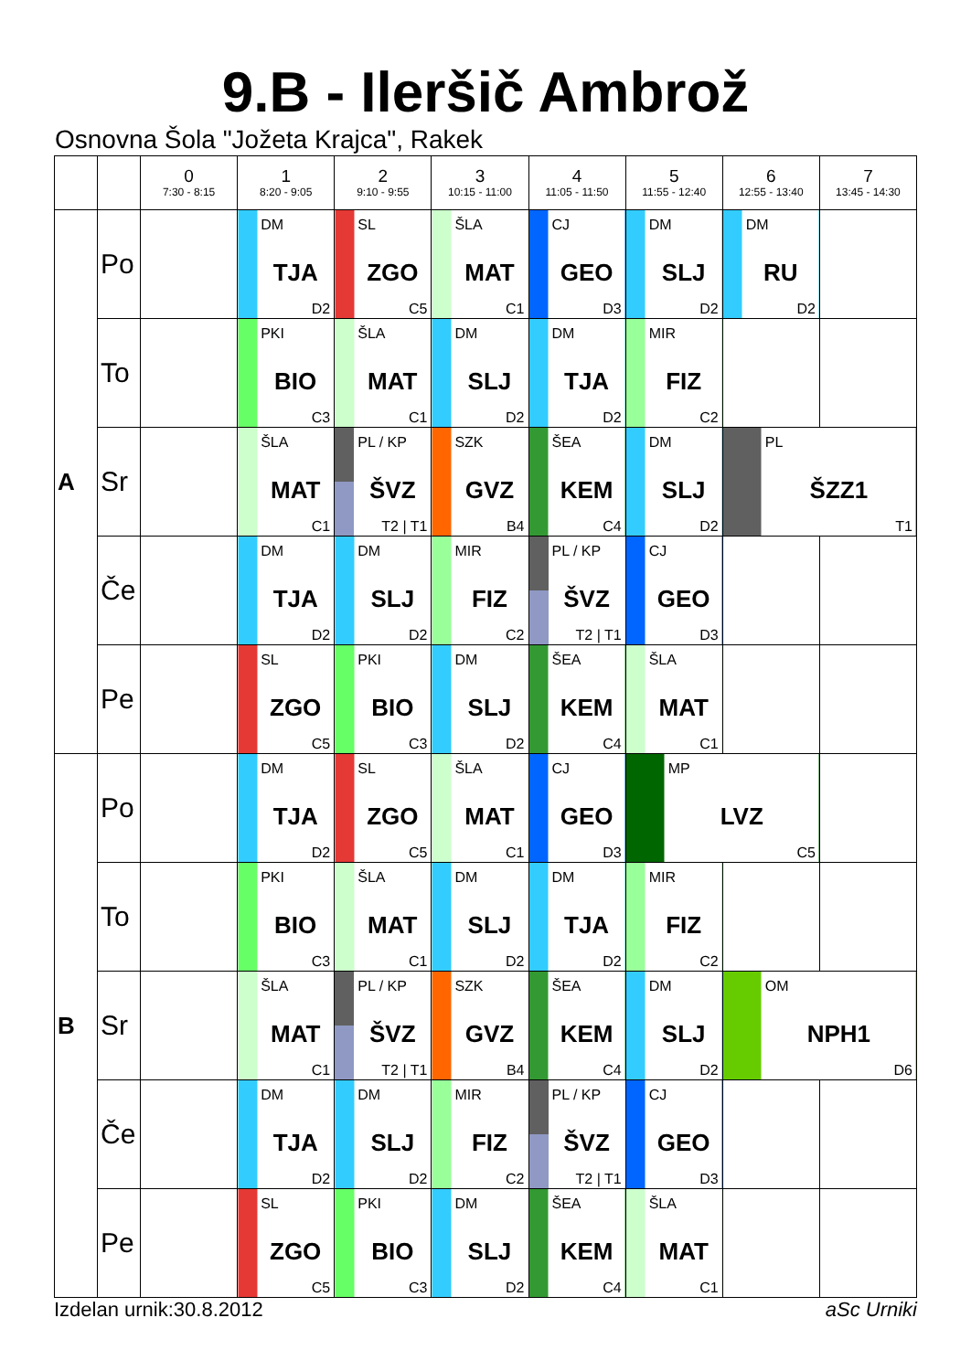9.B - Ileršič Ambrož
Osnovna Šola "Jožeta Krajca", Rakek
| | | 0 7:30 - 8:15 | 1 8:20 - 9:05 | 2 9:10 - 9:55 | 3 10:15 - 11:00 | 4 11:05 - 11:50 | 5 11:55 - 12:40 | 6 12:55 - 13:40 | 7 13:45 - 14:30 |
| --- | --- | --- | --- | --- | --- | --- | --- | --- | --- |
| A | Po | | DM TJA D2 | SL ZGO C5 | ŠLA MAT C1 | CJ GEO D3 | DM SLJ D2 | DM RU D2 | |
| | To | | PKI BIO C3 | ŠLA MAT C1 | DM SLJ D2 | DM TJA D2 | MIR FIZ C2 | | |
| | Sr | | ŠLA MAT C1 | PL / KP ŠVZ T2 / T1 | SZK GVZ B4 | ŠEA KEM C4 | DM SLJ D2 | PL ŠZZ1 T1 | |
| | Če | | DM TJA D2 | DM SLJ D2 | MIR FIZ C2 | PL / KP ŠVZ T2 / T1 | CJ GEO D3 | | |
| | Pe | | SL ZGO C5 | PKI BIO C3 | DM SLJ D2 | ŠEA KEM C4 | ŠLA MAT C1 | | |
| B | Po | | DM TJA D2 | SL ZGO C5 | ŠLA MAT C1 | CJ GEO D3 | MP LVZ C5 | | |
| | To | | PKI BIO C3 | ŠLA MAT C1 | DM SLJ D2 | DM TJA D2 | MIR FIZ C2 | | |
| | Sr | | ŠLA MAT C1 | PL / KP ŠVZ T2 / T1 | SZK GVZ B4 | ŠEA KEM C4 | DM SLJ D2 | OM NPH1 D6 | |
| | Če | | DM TJA D2 | DM SLJ D2 | MIR FIZ C2 | PL / KP ŠVZ T2 / T1 | CJ GEO D3 | | |
| | Pe | | SL ZGO C5 | PKI BIO C3 | DM SLJ D2 | ŠEA KEM C4 | ŠLA MAT C1 | | |
Izdelan urnik:30.8.2012 aSc Urniki